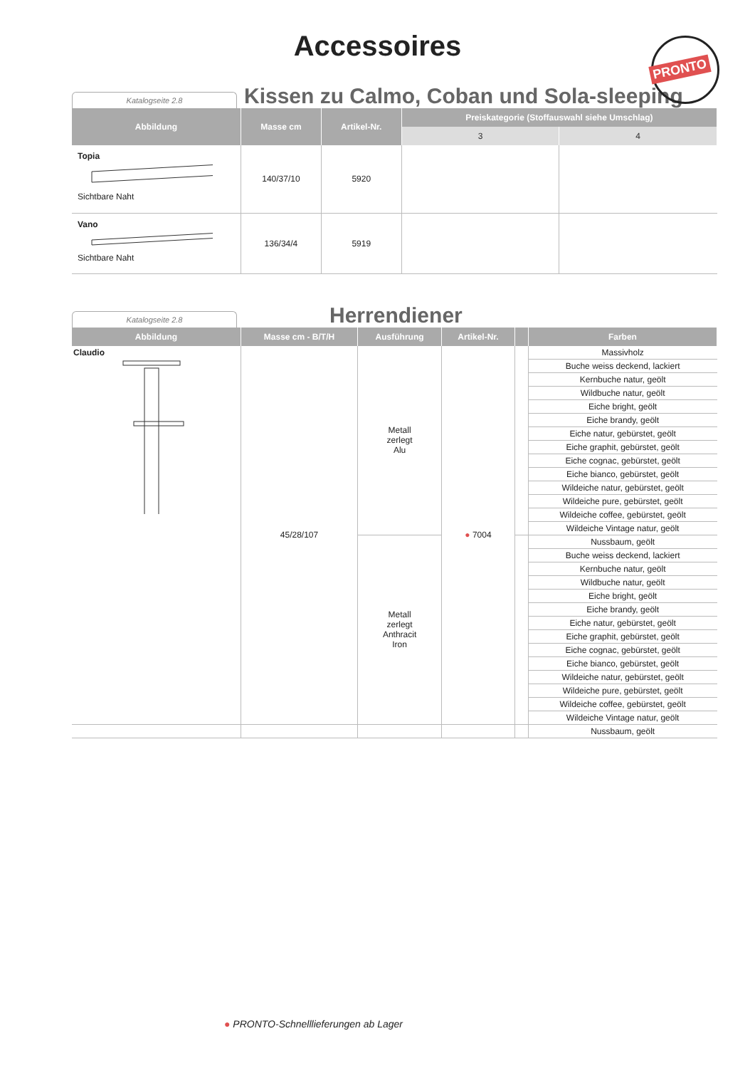PRONTO
Accessoires
Katalogseite 2.8
Kissen zu Calmo, Coban und Sola-sleeping
| Abbildung | Masse cm | Artikel-Nr. | Preiskategorie (Stoffauswahl siehe Umschlag) | |
| --- | --- | --- | --- | --- |
| | | | 3 | 4 |
| Topia Sichtbare Naht | 140/37/10 | 5920 | | |
| Vano Sichtbare Naht | 136/34/4 | 5919 | | |
Katalogseite 2.8
Herrendiener
| Abbildung | Masse cm - B/T/H | Ausführung | Artikel-Nr. | | Farben |
| --- | --- | --- | --- | --- | --- |
| Claudio | 45/28/107 | Metall zerlegt Alu | ● 7004 | | Massivholz |
| | | | | | Buche weiss deckend, lackiert |
| | | | | | Kernbuche natur, geölt |
| | | | | | Wildbuche natur, geölt |
| | | | | | Eiche bright, geölt |
| | | | | | Eiche brandy, geölt |
| | | | | | Eiche natur, gebürstet, geölt |
| | | | | | Eiche graphit, gebürstet, geölt |
| | | | | | Eiche cognac, gebürstet, geölt |
| | | | | | Eiche bianco, gebürstet, geölt |
| | | | | | Wildeiche natur, gebürstet, geölt |
| | | | | | Wildeiche pure, gebürstet, geölt |
| | | | | | Wildeiche coffee, gebürstet, geölt |
| | | | | | Wildeiche Vintage natur, geölt |
| | | Metall zerlegt Anthracit Iron | | | Nussbaum, geölt |
| | | | | | Buche weiss deckend, lackiert |
| | | | | | Kernbuche natur, geölt |
| | | | | | Wildbuche natur, geölt |
| | | | | | Eiche bright, geölt |
| | | | | | Eiche brandy, geölt |
| | | | | | Eiche natur, gebürstet, geölt |
| | | | | | Eiche graphit, gebürstet, geölt |
| | | | | | Eiche cognac, gebürstet, geölt |
| | | | | | Eiche bianco, gebürstet, geölt |
| | | | | | Wildeiche natur, gebürstet, geölt |
| | | | | | Wildeiche pure, gebürstet, geölt |
| | | | | | Wildeiche coffee, gebürstet, geölt |
| | | | | | Wildeiche Vintage natur, geölt |
| | | | | | Nussbaum, geölt |
● PRONTO-Schnelllieferungen ab Lager